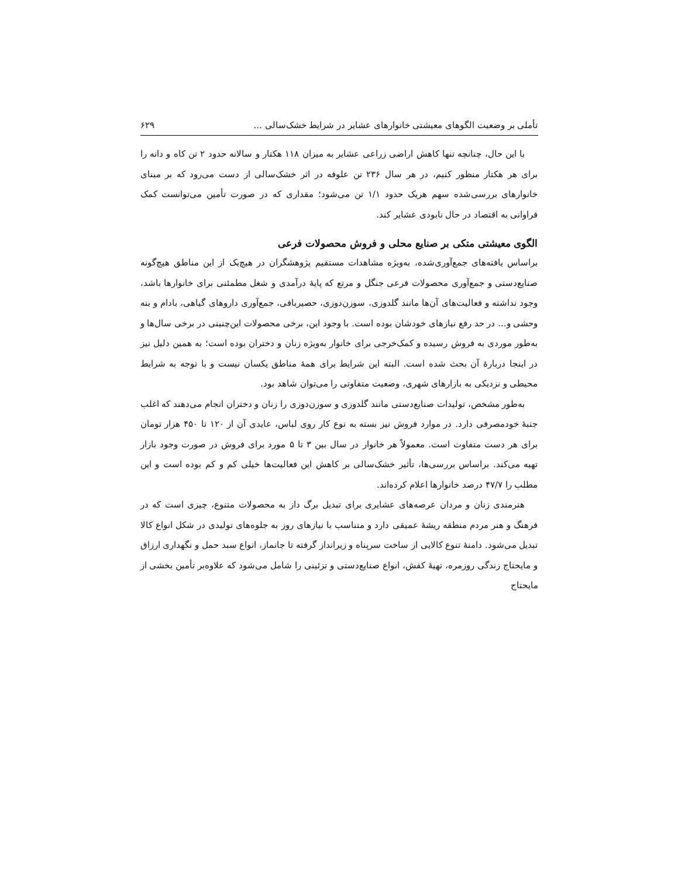تأملی بر وضعیت الگوهای معیشتی خانوارهای عشایر در شرایط خشک‌سالی ... ۶۲۹
با این حال، چنانچه تنها کاهش اراضی زراعی عشایر به میزان ۱۱۸ هکتار و سالانه حدود ۲ تن کاه و دانه را برای هر هکتار منظور کنیم، در هر سال ۲۳۶ تن علوفه در اثر خشک‌سالی از دست می‌رود که بر مبنای خانوارهای بررسی‌شده سهم هریک حدود ۱/۱ تن می‌شود؛ مقداری که در صورت تأمین می‌توانست کمک فراوانی به اقتصاد در حال نابودی عشایر کند.
الگوی معیشتی متکی بر صنایع محلی و فروش محصولات فرعی
براساس یافته‌های جمع‌آوری‌شده، به‌ویژه مشاهدات مستقیم پژوهشگران در هیچ‌یک از این مناطق هیچ‌گونه صنایع‌دستی و جمع‌آوری محصولات فرعی جنگل و مرتع که پایهٔ درآمدی و شغل مطمئنی برای خانوارها باشد، وجود نداشته و فعالیت‌های آن‌ها مانند گلدوزی، سوزن‌دوزی، حصیربافی، جمع‌آوری داروهای گیاهی، بادام و بنه وحشی و... در حد رفع نیازهای خودشان بوده است. با وجود این، برخی محصولات این‌چنینی در برخی سال‌ها و به‌طور موردی به فروش رسیده و کمک‌خرجی برای خانوار به‌ویژه زنان و دختران بوده است؛ به همین دلیل نیز در اینجا دربارهٔ آن بحث شده است. البته این شرایط برای همهٔ مناطق یکسان نیست و با توجه به شرایط محیطی و نزدیکی به بازارهای شهری، وضعیت متفاوتی را می‌توان شاهد بود.
به‌طور مشخص، تولیدات صنایع‌دستی مانند گلدوزی و سوزن‌دوزی را زنان و دختران انجام می‌دهند که اغلب جنبهٔ خودمصرفی دارد. در موارد فروش نیز بسته به نوع کار روی لباس، عایدی آن از ۱۲۰ تا ۴۵۰ هزار تومان برای هر دست متفاوت است. معمولاً هر خانوار در سال بین ۳ تا ۵ مورد برای فروش در صورت وجود بازار تهیه می‌کند. براساس بررسی‌ها، تأثیر خشک‌سالی بر کاهش این فعالیت‌ها خیلی کم و کم بوده است و این مطلب را ۴۷/۷ درصد خانوارها اعلام کرده‌اند.
هنرمندی زنان و مردان عرصه‌های عشایری برای تبدیل برگ داز به محصولات متنوع، چیزی است که در فرهنگ و هنر مردم منطقه ریشهٔ عمیقی دارد و متناسب با نیازهای روز به جلوه‌های تولیدی در شکل انواع کالا تبدیل می‌شود. دامنهٔ تنوع کالایی از ساخت سرپناه و زیرانداز گرفته تا جانماز، انواع سبد حمل و نگهداری ارزاق و مایحتاج زندگی روزمره، تهیهٔ کفش، انواع صنایع‌دستی و تزئینی را شامل می‌شود که علاوه‌بر تأمین بخشی از مایحتاج